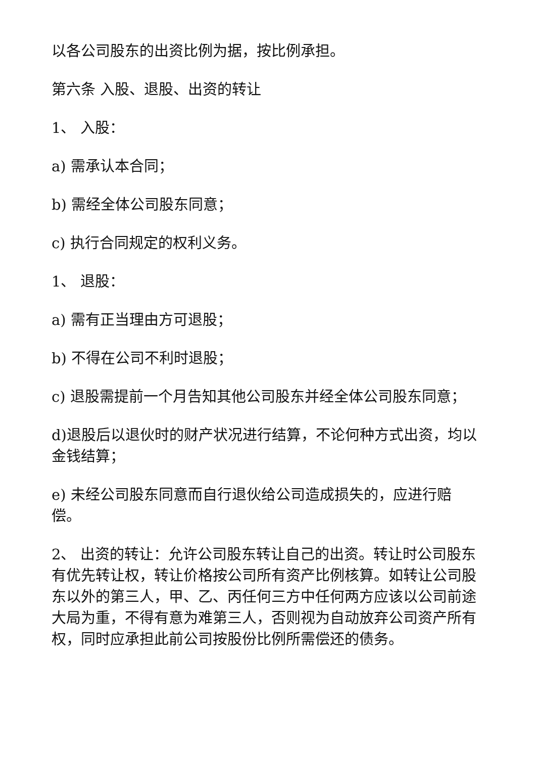以各公司股东的出资比例为据，按比例承担。
第六条 入股、退股、出资的转让
1、 入股：
a) 需承认本合同；
b) 需经全体公司股东同意；
c) 执行合同规定的权利义务。
1、 退股：
a) 需有正当理由方可退股；
b) 不得在公司不利时退股；
c) 退股需提前一个月告知其他公司股东并经全体公司股东同意；
d)退股后以退伙时的财产状况进行结算，不论何种方式出资，均以金钱结算；
e) 未经公司股东同意而自行退伙给公司造成损失的，应进行赔偿。
2、 出资的转让：允许公司股东转让自己的出资。转让时公司股东有优先转让权，转让价格按公司所有资产比例核算。如转让公司股东以外的第三人，甲、乙、丙任何三方中任何两方应该以公司前途大局为重，不得有意为难第三人，否则视为自动放弃公司资产所有权，同时应承担此前公司按股份比例所需偿还的债务。